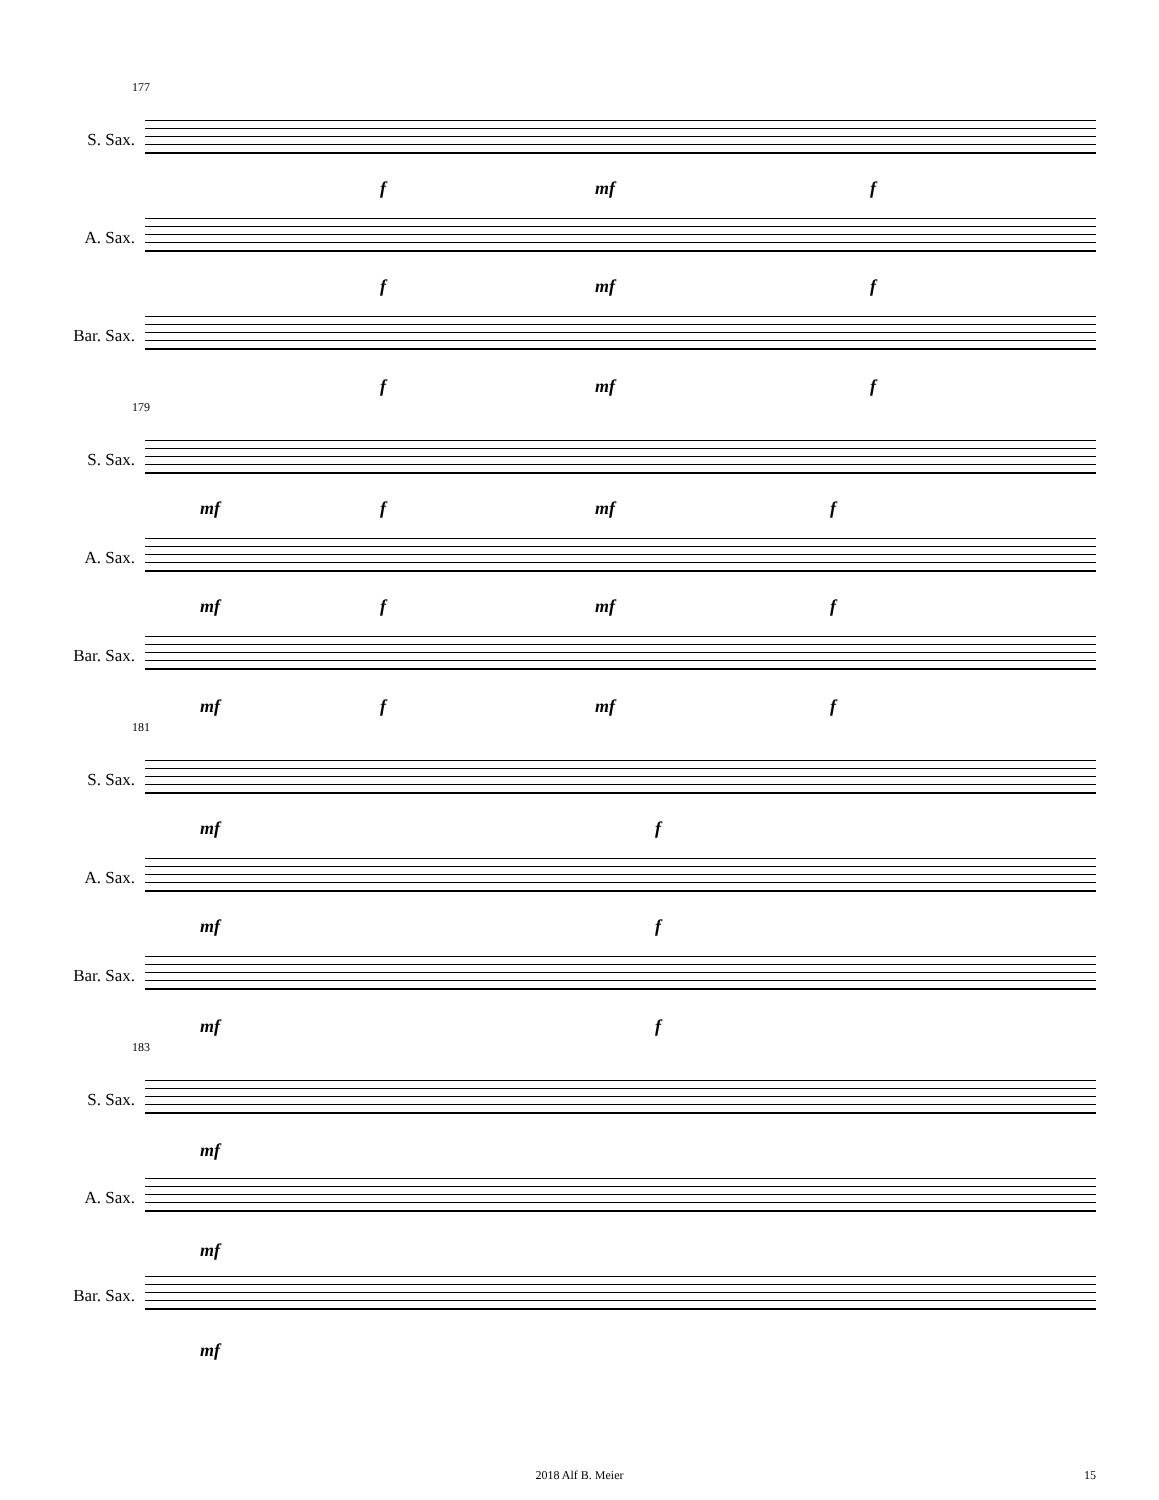177
S. Sax.
f mf f
A. Sax.
f mf f
Bar. Sax.
f mf f
179
S. Sax.
mf f mf f
A. Sax.
mf f mf f
Bar. Sax.
mf f mf f
181
S. Sax.
mf f
A. Sax.
mf f
Bar. Sax.
mf f
183
S. Sax.
mf
A. Sax.
mf
Bar. Sax.
mf
2018 Alf B. Meier 15